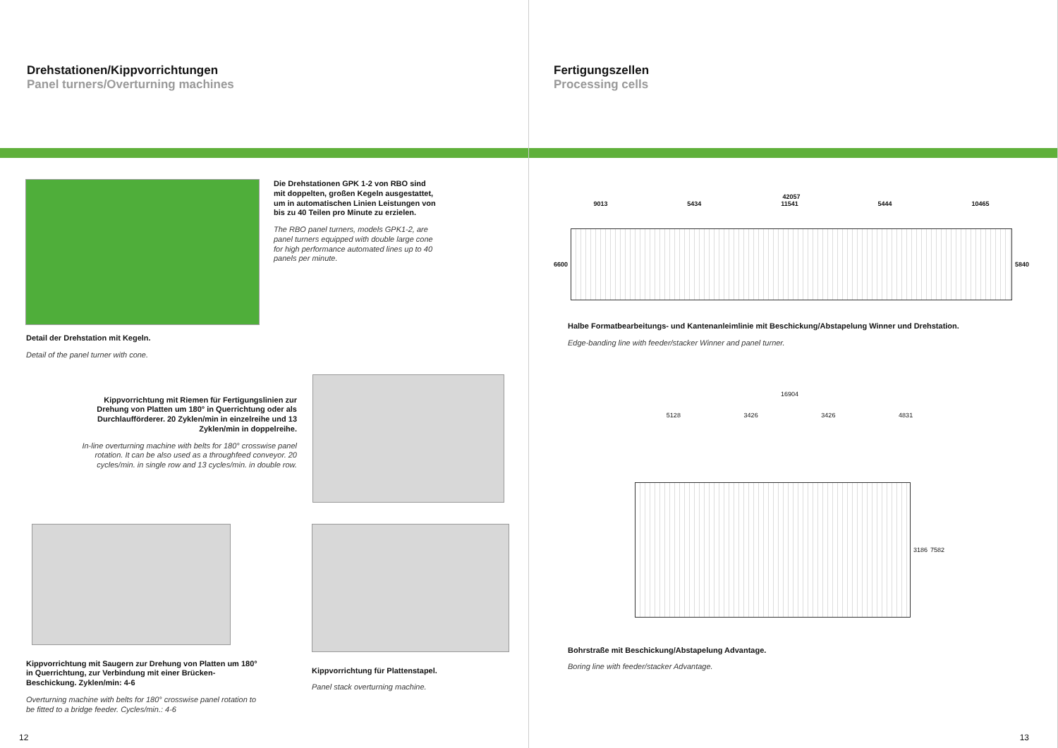Drehstationen/Kippvorrichtungen
Panel turners/Overturning machines
Die Drehstationen GPK 1-2 von RBO sind mit doppelten, großen Kegeln ausgestattet, um in automatischen Linien Leistungen von bis zu 40 Teilen pro Minute zu erzielen.
The RBO panel turners, models GPK1-2, are panel turners equipped with double large cone for high performance automated lines up to 40 panels per minute.
Detail der Drehstation mit Kegeln.
Detail of the panel turner with cone.
Kippvorrichtung mit Riemen für Fertigungslinien zur Drehung von Platten um 180° in Querrichtung oder als Durchlaufförderer. 20 Zyklen/min in einzelreihe und 13 Zyklen/min in doppelreihe.
In-line overturning machine with belts for 180° crosswise panel rotation. It can be also used as a throughfeed conveyor. 20 cycles/min. in single row and 13 cycles/min. in double row.
Kippvorrichtung mit Saugern zur Drehung von Platten um 180° in Querrichtung, zur Verbindung mit einer Brücken-Beschickung. Zyklen/min: 4-6
Overturning machine with belts for 180° crosswise panel rotation to be fitted to a bridge feeder. Cycles/min.: 4-6
Kippvorrichtung für Plattenstapel.
Panel stack overturning machine.
12
Fertigungszellen
Processing cells
42057
9013 5434 11541 5444 10465
6600 5840
Halbe Formatbearbeitungs- und Kantenanleimlinie mit Beschickung/Abstapelung Winner und Drehstation.
Edge-banding line with feeder/stacker Winner and panel turner.
16904
5128 3426 3426 4831
3186 7582
Bohrstraße mit Beschickung/Abstapelung Advantage.
Boring line with feeder/stacker Advantage.
13